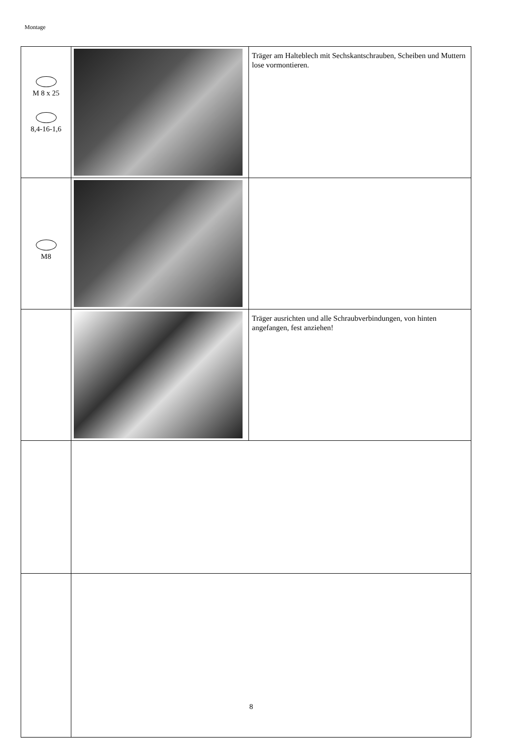Montage
| M 8 x 25 8,4-16-1,6 | | Träger am Halteblech mit Sechskantschrauben, Scheiben und Muttern lose vormontieren. |
| M8 | | |
| | | Träger ausrichten und alle Schraubverbindungen, von hinten angefangen, fest anziehen! |
8